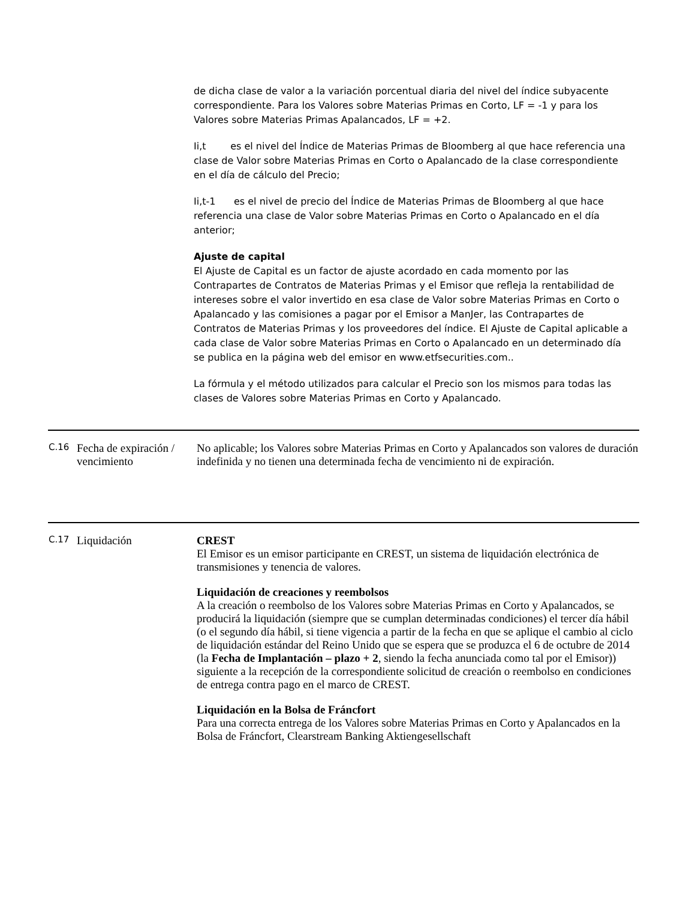de dicha clase de valor a la variación porcentual diaria del nivel del índice subyacente correspondiente. Para los Valores sobre Materias Primas en Corto, LF = -1 y para los Valores sobre Materias Primas Apalancados, LF = +2.
Ii,t es el nivel del Índice de Materias Primas de Bloomberg al que hace referencia una clase de Valor sobre Materias Primas en Corto o Apalancado de la clase correspondiente en el día de cálculo del Precio;
Ii,t-1 es el nivel de precio del Índice de Materias Primas de Bloomberg al que hace referencia una clase de Valor sobre Materias Primas en Corto o Apalancado en el día anterior;
Ajuste de capital
El Ajuste de Capital es un factor de ajuste acordado en cada momento por las Contrapartes de Contratos de Materias Primas y el Emisor que refleja la rentabilidad de intereses sobre el valor invertido en esa clase de Valor sobre Materias Primas en Corto o Apalancado y las comisiones a pagar por el Emisor a ManJer, las Contrapartes de Contratos de Materias Primas y los proveedores del índice. El Ajuste de Capital aplicable a cada clase de Valor sobre Materias Primas en Corto o Apalancado en un determinado día se publica en la página web del emisor en www.etfsecurities.com..
La fórmula y el método utilizados para calcular el Precio son los mismos para todas las clases de Valores sobre Materias Primas en Corto y Apalancado.
| C.16 | Fecha de expiración / vencimiento | No aplicable; los Valores sobre Materias Primas en Corto y Apalancados son valores de duración indefinida y no tienen una determinada fecha de vencimiento ni de expiración. |
| C.17 | Liquidación | CREST El Emisor es un emisor participante en CREST, un sistema de liquidación electrónica de transmisiones y tenencia de valores. Liquidación de creaciones y reembolsos A la creación o reembolso de los Valores sobre Materias Primas en Corto y Apalancados, se producirá la liquidación (siempre que se cumplan determinadas condiciones) el tercer día hábil (o el segundo día hábil, si tiene vigencia a partir de la fecha en que se aplique el cambio al ciclo de liquidación estándar del Reino Unido que se espera que se produzca el 6 de octubre de 2014 (la Fecha de Implantación – plazo + 2 , siendo la fecha anunciada como tal por el Emisor)) siguiente a la recepción de la correspondiente solicitud de creación o reembolso en condiciones de entrega contra pago en el marco de CREST. Liquidación en la Bolsa de Fráncfort Para una correcta entrega de los Valores sobre Materias Primas en Corto y Apalancados en la Bolsa de Fráncfort, Clearstream Banking Aktiengesellschaft |